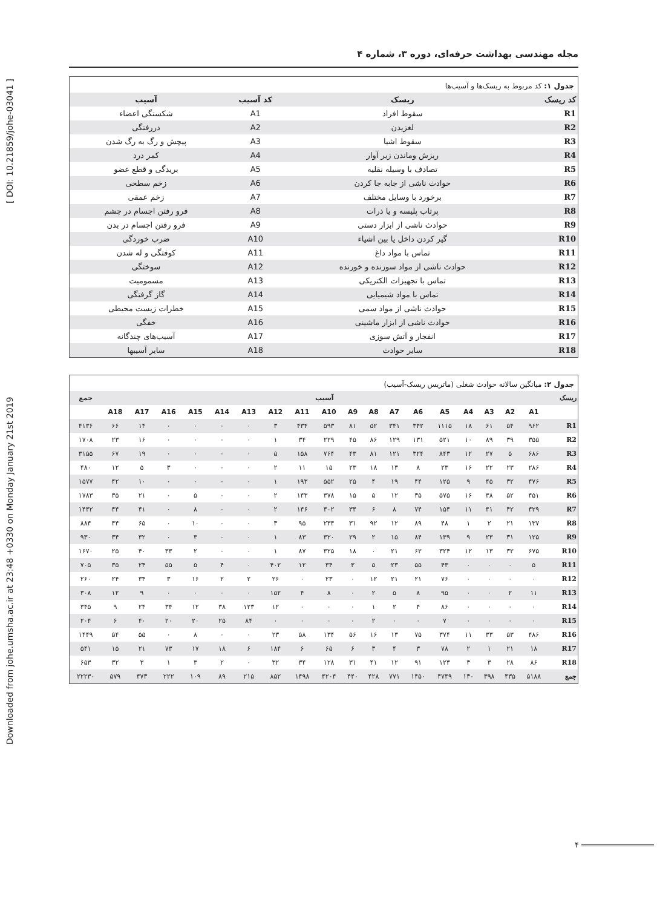Downloaded from johe.umsha.ac.ir at 23:48 +0330 on Monday January 21st 2019 [ DOI: 10.21859/johe-03041 ]
مجله مهندسی بهداشت حرفه‌ای، دوره ۳، شماره ۴
جدول ۱: کد مربوط به ریسک‌ها و آسیب‌ها
| کد ریسک | ریسک | کد آسیب | آسیب |
| --- | --- | --- | --- |
| R1 | سقوط افراد | A1 | شکستگی اعضاء |
| R2 | لغزیدن | A2 | دررفتگی |
| R3 | سقوط اشیا | A3 | پیچش و رگ به رگ شدن |
| R4 | ریزش وماندن زیر آوار | A4 | کمر درد |
| R5 | تصادف با وسیله نقلیه | A5 | بریدگی و قطع عضو |
| R6 | حوادث ناشی از جابه جا کردن | A6 | زخم سطحی |
| R7 | برخورد با وسایل مختلف | A7 | زخم عمقی |
| R8 | پرتاب پلیسه و یا ذرات | A8 | فرو رفتن اجسام در چشم |
| R9 | حوادث ناشی از ابزار دستی | A9 | فرو رفتن اجسام در بدن |
| R10 | گیر کردن داخل یا بین اشیاء | A10 | ضرب خوردگی |
| R11 | تماس با مواد داغ | A11 | کوفتگی و له شدن |
| R12 | حوادث ناشی از مواد سوزنده و خورنده | A12 | سوختگی |
| R13 | تماس با تجهیزات الکتریکی | A13 | مسمومیت |
| R14 | تماس با مواد شیمیایی | A14 | گاز گرفتگی |
| R15 | حوادث ناشی از مواد سمی | A15 | خطرات زیست محیطی |
| R16 | حوادث ناشی از ابزار ماشینی | A16 | خفگی |
| R17 | انفجار و آتش سوزی | A17 | آسیب‌های چندگانه |
| R18 | سایر حوادث | A18 | سایر آسیبها |
جدول ۲: میانگین سالانه حوادث شغلی (ماتریس ریسک-آسیب)
| ریسک | آسیب | | | | | | | | | | | | | | | | | | جمع |
| --- | --- | --- | --- | --- | --- | --- | --- | --- | --- | --- | --- | --- | --- | --- | --- | --- | --- | --- | --- |
| | A1 | A2 | A3 | A4 | A5 | A6 | A7 | A8 | A9 | A10 | A11 | A12 | A13 | A14 | A15 | A16 | A17 | A18 | |
| R1 | ۹۶۲ | ۵۴ | ۶۱ | ۱۸ | ۱۱۱۵ | ۳۴۲ | ۳۴۱ | ۵۲ | ۸۱ | ۵۹۳ | ۴۳۴ | ۳ | ۰ | ۰ | ۰ | ۰ | ۱۴ | ۶۶ | ۴۱۳۶ |
| R2 | ۳۵۵ | ۳۹ | ۸۹ | ۱۰ | ۵۲۱ | ۱۳۱ | ۱۲۹ | ۸۶ | ۴۵ | ۲۲۹ | ۳۴ | ۱ | ۰ | ۰ | ۰ | ۰ | ۱۶ | ۲۳ | ۱۷۰۸ |
| R3 | ۶۸۶ | ۵ | ۲۷ | ۱۲ | ۸۴۳ | ۳۲۴ | ۱۲۱ | ۸۱ | ۴۳ | ۷۶۴ | ۱۵۸ | ۵ | ۰ | ۰ | ۰ | ۰ | ۱۹ | ۶۷ | ۳۱۵۵ |
| R4 | ۲۸۶ | ۲۳ | ۲۲ | ۱۶ | ۲۳ | ۸ | ۱۳ | ۱۸ | ۲۳ | ۱۵ | ۱۱ | ۲ | ۰ | ۰ | ۰ | ۳ | ۵ | ۱۲ | ۴۸۰ |
| R5 | ۴۷۶ | ۳۲ | ۴۵ | ۹ | ۱۲۵ | ۴۴ | ۱۹ | ۴ | ۲۵ | ۵۵۲ | ۱۹۳ | ۱ | ۰ | ۰ | ۰ | ۰ | ۱۰ | ۴۲ | ۱۵۷۷ |
| R6 | ۴۵۱ | ۵۲ | ۳۸ | ۱۶ | ۵۷۵ | ۳۵ | ۱۲ | ۵ | ۱۵ | ۳۷۸ | ۱۴۳ | ۲ | ۰ | ۰ | ۵ | ۰ | ۲۱ | ۳۵ | ۱۷۸۳ |
| R7 | ۴۲۹ | ۴۲ | ۴۱ | ۱۱ | ۱۵۴ | ۷۴ | ۸ | ۶ | ۳۴ | ۴۰۲ | ۱۴۶ | ۲ | ۰ | ۰ | ۸ | ۰ | ۴۱ | ۴۴ | ۱۴۴۲ |
| R8 | ۱۳۷ | ۲۱ | ۲ | ۱ | ۴۸ | ۸۹ | ۱۲ | ۹۲ | ۳۱ | ۲۳۴ | ۹۵ | ۳ | ۰ | ۰ | ۱۰ | ۰ | ۶۵ | ۴۴ | ۸۸۴ |
| R9 | ۱۲۵ | ۳۱ | ۲۳ | ۹ | ۱۳۹ | ۸۴ | ۱۵ | ۲ | ۲۹ | ۳۲۰ | ۸۳ | ۱ | ۰ | ۰ | ۳ | ۰ | ۳۲ | ۳۴ | ۹۳۰ |
| R10 | ۶۷۵ | ۳۲ | ۱۳ | ۱۲ | ۳۲۴ | ۶۲ | ۲۱ | ۰ | ۱۸ | ۳۲۵ | ۸۷ | ۱ | ۰ | ۰ | ۲ | ۳۳ | ۴۰ | ۲۵ | ۱۶۷۰ |
| R11 | ۵ | ۰ | ۰ | ۰ | ۴۳ | ۵۵ | ۲۳ | ۵ | ۳ | ۳۴ | ۱۲ | ۴۰۲ | ۰ | ۴ | ۵ | ۵۵ | ۲۴ | ۳۵ | ۷۰۵ |
| R12 | ۰ | ۰ | ۰ | ۰ | ۷۶ | ۲۱ | ۲۱ | ۱۲ | ۰ | ۲۳ | ۰ | ۲۶ | ۲ | ۲ | ۱۶ | ۳ | ۳۴ | ۲۴ | ۲۶۰ |
| R13 | ۱۱ | ۲ | ۰ | ۰ | ۹۵ | ۸ | ۵ | ۲ | ۰ | ۸ | ۴ | ۱۵۲ | ۰ | ۰ | ۰ | ۰ | ۹ | ۱۲ | ۳۰۸ |
| R14 | ۰ | ۰ | ۰ | ۰ | ۸۶ | ۴ | ۲ | ۱ | ۰ | ۰ | ۰ | ۱۲ | ۱۲۳ | ۳۸ | ۱۲ | ۳۴ | ۲۴ | ۹ | ۳۴۵ |
| R15 | ۰ | ۰ | ۰ | ۰ | ۷ | ۰ | ۰ | ۲ | ۰ | ۰ | ۰ | ۰ | ۸۴ | ۲۵ | ۲۰ | ۲۰ | ۴۰ | ۶ | ۲۰۴ |
| R16 | ۴۸۶ | ۵۳ | ۳۳ | ۱۱ | ۳۷۴ | ۷۵ | ۱۳ | ۱۶ | ۵۶ | ۱۳۴ | ۵۸ | ۲۳ | ۰ | ۰ | ۸ | ۰ | ۵۵ | ۵۴ | ۱۴۴۹ |
| R17 | ۱۸ | ۲۱ | ۱ | ۲ | ۷۸ | ۳ | ۴ | ۳ | ۶ | ۶۵ | ۶ | ۱۸۴ | ۶ | ۱۸ | ۱۷ | ۷۳ | ۲۱ | ۱۵ | ۵۴۱ |
| R18 | ۸۶ | ۲۸ | ۳ | ۳ | ۱۲۳ | ۹۱ | ۱۲ | ۴۱ | ۳۱ | ۱۲۸ | ۳۴ | ۳۲ | ۰ | ۲ | ۳ | ۱ | ۳ | ۳۲ | ۶۵۳ |
| جمع | ۵۱۸۸ | ۴۳۵ | ۳۹۸ | ۱۳۰ | ۴۷۴۹ | ۱۴۵۰ | ۷۷۱ | ۴۲۸ | ۴۴۰ | ۴۲۰۴ | ۱۴۹۸ | ۸۵۲ | ۲۱۵ | ۸۹ | ۱۰۹ | ۲۲۲ | ۴۷۳ | ۵۷۹ | ۲۲۲۳۰ |
۴